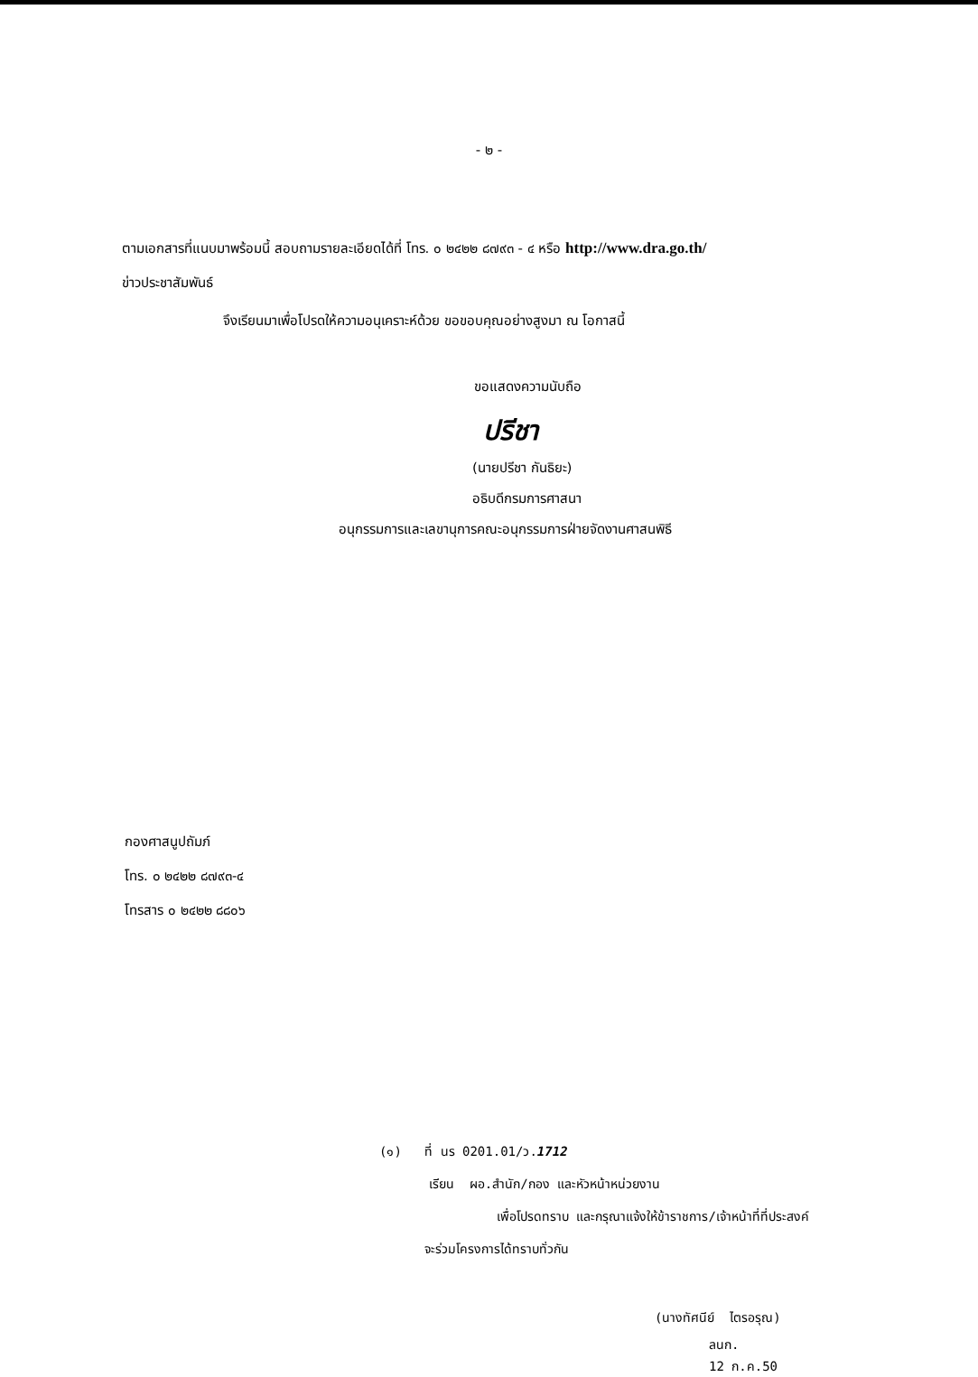- ๒ -
ตามเอกสารที่แนบมาพร้อมนี้ สอบถามรายละเอียดได้ที่ โทร. ๐ ๒๔๒๒ ๘๗๙๓ - ๔ หรือ http://www.dra.go.th/
ข่าวประชาสัมพันธ์
จึงเรียนมาเพื่อโปรดให้ความอนุเคราะห์ด้วย ขอขอบคุณอย่างสูงมา ณ โอกาสนี้
ขอแสดงความนับถือ
ปรีชา
(นายปรีชา กันธิยะ)
อธิบดีกรมการศาสนา
อนุกรรมการและเลขานุการคณะอนุกรรมการฝ่ายจัดงานศาสนพิธี
กองศาสนูปถัมภ์
โทร. ๐ ๒๔๒๒ ๘๗๙๓-๔
โทรสาร ๐ ๒๔๒๒ ๘๘๐๖
(๑) ที่ นร 0201.01/ว.1712
เรียน ผอ.สำนัก/กอง และหัวหน้าหน่วยงาน
เพื่อโปรดทราบ และกรุณาแจ้งให้ข้าราชการ/เจ้าหน้าที่ที่ประสงค์
จะร่วมโครงการได้ทราบทั่วกัน
(นางทัศนีย์ ไตรอรุณ)
ลนก.
12 ก.ค.50